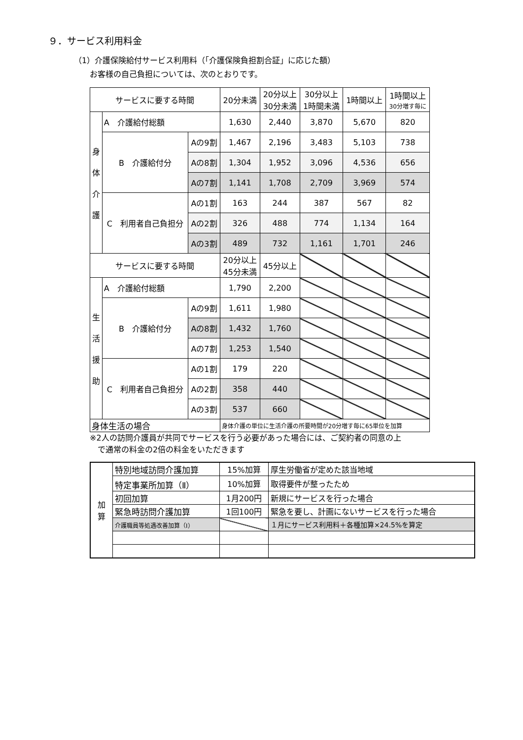９．サービス利用料金
（1）介護保険給付サービス利用料（「介護保険負担割合証」に応じた額）
　　お客様の自己負担については、次のとおりです。
| サービスに要する時間 | | | 20分未満 | 20分以上 30分未満 | 30分以上 1時間未満 | 1時間以上 | 1時間以上 30分増す毎に |
| 身 体 介 護 | A 介護給付総額 | | 1,630 | 2,440 | 3,870 | 5,670 | 820 |
| | B 介護給付分 | Aの9割 | 1,467 | 2,196 | 3,483 | 5,103 | 738 |
| | | Aの8割 | 1,304 | 1,952 | 3,096 | 4,536 | 656 |
| | | Aの7割 | 1,141 | 1,708 | 2,709 | 3,969 | 574 |
| | C 利用者自己負担分 | Aの1割 | 163 | 244 | 387 | 567 | 82 |
| | | Aの2割 | 326 | 488 | 774 | 1,134 | 164 |
| | | Aの3割 | 489 | 732 | 1,161 | 1,701 | 246 |
| サービスに要する時間 | | | 20分以上 45分未満 | 45分以上 | | | |
| 生 活 援 助 | A 介護給付総額 | | 1,790 | 2,200 | | | |
| | B 介護給付分 | Aの9割 | 1,611 | 1,980 | | | |
| | | Aの8割 | 1,432 | 1,760 | | | |
| | | Aの7割 | 1,253 | 1,540 | | | |
| | C 利用者自己負担分 | Aの1割 | 179 | 220 | | | |
| | | Aの2割 | 358 | 440 | | | |
| | | Aの3割 | 537 | 660 | | | |
| 身体生活の場合 | | | 身体介護の単位に生活介護の所要時間が20分増す毎に65単位を加算 | | | | |
※2人の訪問介護員が共同でサービスを行う必要があった場合には、ご契約者の同意の上
　で通常の料金の2倍の料金をいただきます
| 加 算 | 特別地域訪問介護加算 | 15%加算 | 厚生労働省が定めた該当地域 |
| | 特定事業所加算（Ⅱ） | 10%加算 | 取得要件が整ったため |
| | 初回加算 | 1月200円 | 新規にサービスを行った場合 |
| | 緊急時訪問介護加算 | 1回100円 | 緊急を要し、計画にないサービスを行った場合 |
| | 介護職員等処遇改善加算（Ⅰ） | | １月にサービス利用料＋各種加算×24.5%を算定 |